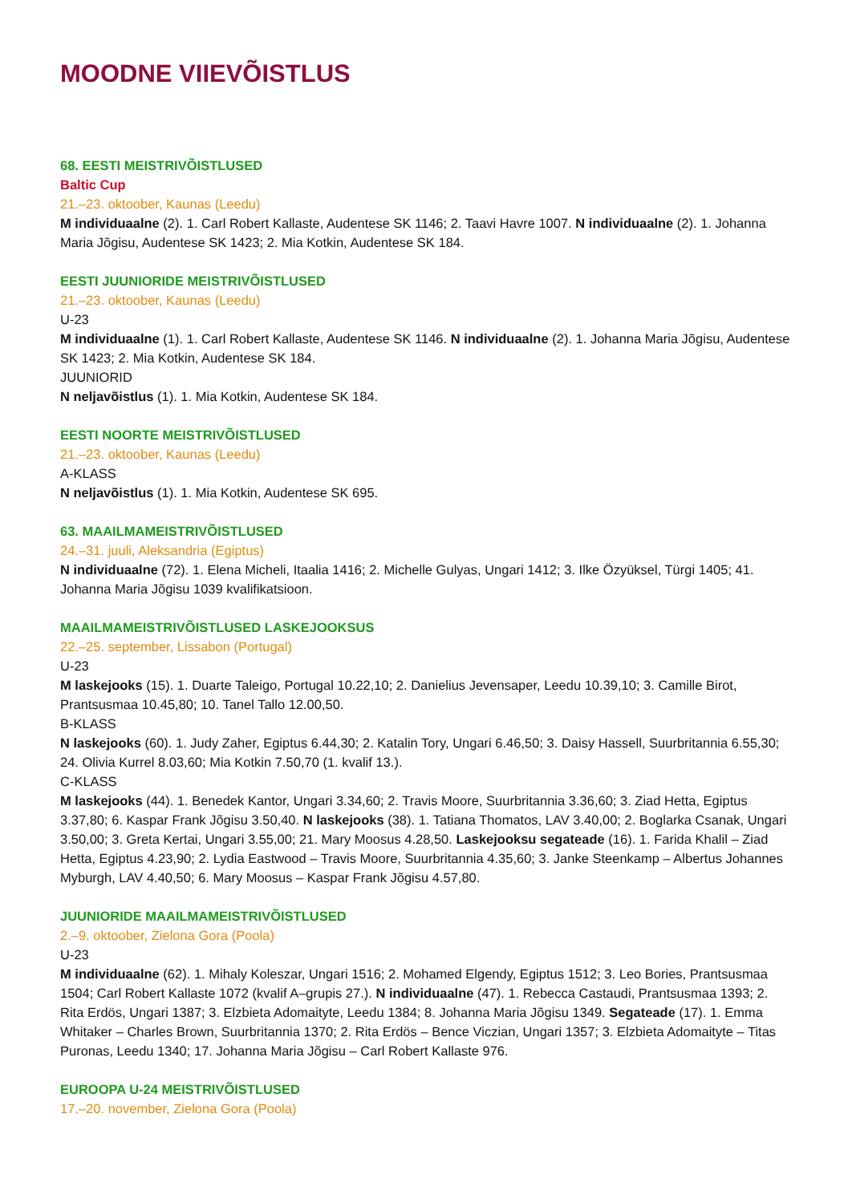MOODNE VIIEVÕISTLUS
68. EESTI MEISTRIVÕISTLUSED
Baltic Cup
21.–23. oktoober, Kaunas (Leedu)
M individuaalne (2). 1. Carl Robert Kallaste, Audentese SK 1146; 2. Taavi Havre 1007. N individuaalne (2). 1. Johanna Maria Jõgisu, Audentese SK 1423; 2. Mia Kotkin, Audentese SK 184.
EESTI JUUNIORIDE MEISTRIVÕISTLUSED
21.–23. oktoober, Kaunas (Leedu)
U-23
M individuaalne (1). 1. Carl Robert Kallaste, Audentese SK 1146. N individuaalne (2). 1. Johanna Maria Jõgisu, Audentese SK 1423; 2. Mia Kotkin, Audentese SK 184.
JUUNIORID
N neljavõistlus (1). 1. Mia Kotkin, Audentese SK 184.
EESTI NOORTE MEISTRIVÕISTLUSED
21.–23. oktoober, Kaunas (Leedu)
A-KLASS
N neljavõistlus (1). 1. Mia Kotkin, Audentese SK 695.
63. MAAILMAMEISTRIVÕISTLUSED
24.–31. juuli, Aleksandria (Egiptus)
N individuaalne (72). 1. Elena Micheli, Itaalia 1416; 2. Michelle Gulyas, Ungari 1412; 3. Ilke Özyüksel, Türgi 1405; 41. Johanna Maria Jõgisu 1039 kvalifikatsioon.
MAAILMAMEISTRIVÕISTLUSED LASKEJOOKSUS
22.–25. september, Lissabon (Portugal)
U-23
M laskejooks (15). 1. Duarte Taleigo, Portugal 10.22,10; 2. Danielius Jevensaper, Leedu 10.39,10; 3. Camille Birot, Prantsusmaa 10.45,80; 10. Tanel Tallo 12.00,50.
B-KLASS
N laskejooks (60). 1. Judy Zaher, Egiptus 6.44,30; 2. Katalin Tory, Ungari 6.46,50; 3. Daisy Hassell, Suurbritannia 6.55,30; 24. Olivia Kurrel 8.03,60; Mia Kotkin 7.50,70 (1. kvalif 13.).
C-KLASS
M laskejooks (44). 1. Benedek Kantor, Ungari 3.34,60; 2. Travis Moore, Suurbritannia 3.36,60; 3. Ziad Hetta, Egiptus 3.37,80; 6. Kaspar Frank Jõgisu 3.50,40. N laskejooks (38). 1. Tatiana Thomatos, LAV 3.40,00; 2. Boglarka Csanak, Ungari 3.50,00; 3. Greta Kertai, Ungari 3.55,00; 21. Mary Moosus 4.28,50. Laskejooksu segateade (16). 1. Farida Khalil – Ziad Hetta, Egiptus 4.23,90; 2. Lydia Eastwood – Travis Moore, Suurbritannia 4.35,60; 3. Janke Steenkamp – Albertus Johannes Myburgh, LAV 4.40,50; 6. Mary Moosus – Kaspar Frank Jõgisu 4.57,80.
JUUNIORIDE MAAILMAMEISTRIVÕISTLUSED
2.–9. oktoober, Zielona Gora (Poola)
U-23
M individuaalne (62). 1. Mihaly Koleszar, Ungari 1516; 2. Mohamed Elgendy, Egiptus 1512; 3. Leo Bories, Prantsusmaa 1504; Carl Robert Kallaste 1072 (kvalif A–grupis 27.). N individuaalne (47). 1. Rebecca Castaudi, Prantsusmaa 1393; 2. Rita Erdös, Ungari 1387; 3. Elzbieta Adomaityte, Leedu 1384; 8. Johanna Maria Jõgisu 1349. Segateade (17). 1. Emma Whitaker – Charles Brown, Suurbritannia 1370; 2. Rita Erdös – Bence Viczian, Ungari 1357; 3. Elzbieta Adomaityte – Titas Puronas, Leedu 1340; 17. Johanna Maria Jõgisu – Carl Robert Kallaste 976.
EUROOPA U-24 MEISTRIVÕISTLUSED
17.–20. november, Zielona Gora (Poola)